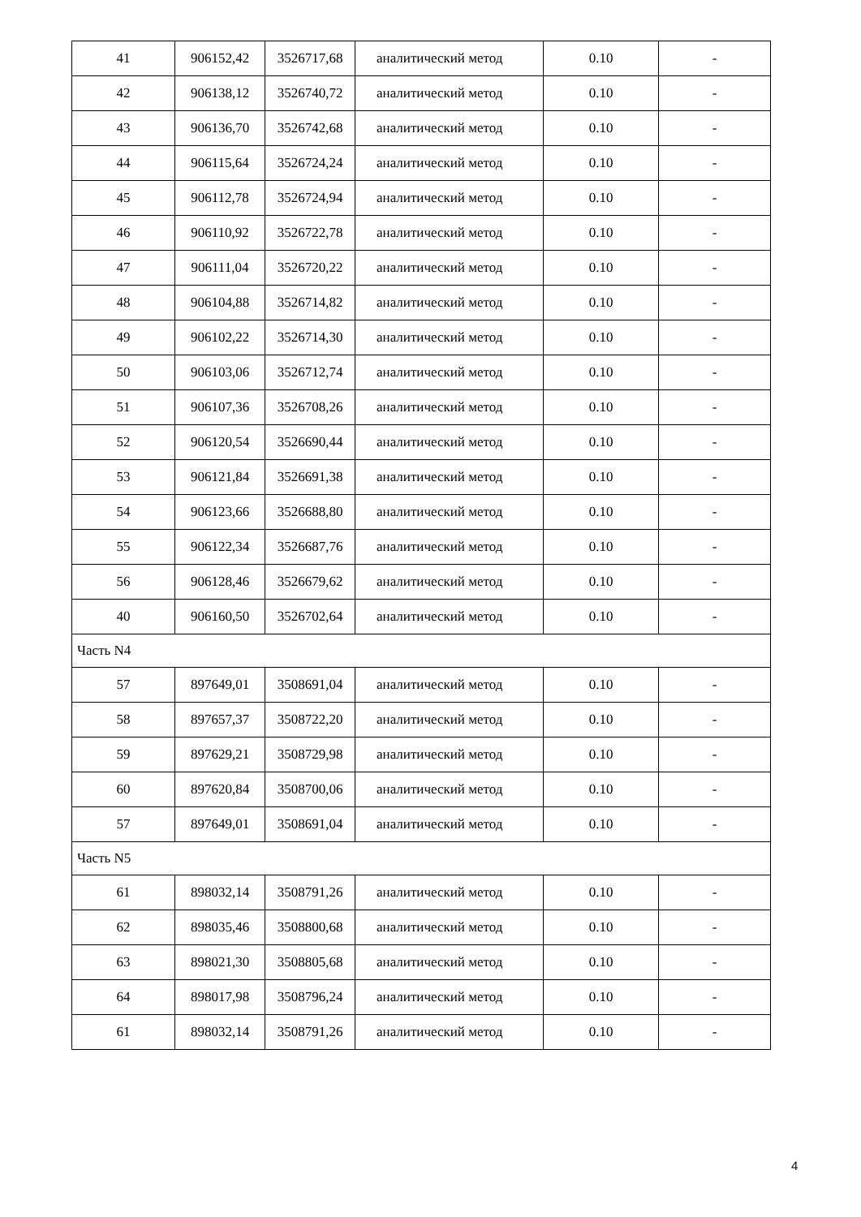| 41 | 906152,42 | 3526717,68 | аналитический метод | 0.10 | - |
| 42 | 906138,12 | 3526740,72 | аналитический метод | 0.10 | - |
| 43 | 906136,70 | 3526742,68 | аналитический метод | 0.10 | - |
| 44 | 906115,64 | 3526724,24 | аналитический метод | 0.10 | - |
| 45 | 906112,78 | 3526724,94 | аналитический метод | 0.10 | - |
| 46 | 906110,92 | 3526722,78 | аналитический метод | 0.10 | - |
| 47 | 906111,04 | 3526720,22 | аналитический метод | 0.10 | - |
| 48 | 906104,88 | 3526714,82 | аналитический метод | 0.10 | - |
| 49 | 906102,22 | 3526714,30 | аналитический метод | 0.10 | - |
| 50 | 906103,06 | 3526712,74 | аналитический метод | 0.10 | - |
| 51 | 906107,36 | 3526708,26 | аналитический метод | 0.10 | - |
| 52 | 906120,54 | 3526690,44 | аналитический метод | 0.10 | - |
| 53 | 906121,84 | 3526691,38 | аналитический метод | 0.10 | - |
| 54 | 906123,66 | 3526688,80 | аналитический метод | 0.10 | - |
| 55 | 906122,34 | 3526687,76 | аналитический метод | 0.10 | - |
| 56 | 906128,46 | 3526679,62 | аналитический метод | 0.10 | - |
| 40 | 906160,50 | 3526702,64 | аналитический метод | 0.10 | - |
| Часть N4 | | | | | |
| 57 | 897649,01 | 3508691,04 | аналитический метод | 0.10 | - |
| 58 | 897657,37 | 3508722,20 | аналитический метод | 0.10 | - |
| 59 | 897629,21 | 3508729,98 | аналитический метод | 0.10 | - |
| 60 | 897620,84 | 3508700,06 | аналитический метод | 0.10 | - |
| 57 | 897649,01 | 3508691,04 | аналитический метод | 0.10 | - |
| Часть N5 | | | | | |
| 61 | 898032,14 | 3508791,26 | аналитический метод | 0.10 | - |
| 62 | 898035,46 | 3508800,68 | аналитический метод | 0.10 | - |
| 63 | 898021,30 | 3508805,68 | аналитический метод | 0.10 | - |
| 64 | 898017,98 | 3508796,24 | аналитический метод | 0.10 | - |
| 61 | 898032,14 | 3508791,26 | аналитический метод | 0.10 | - |
4